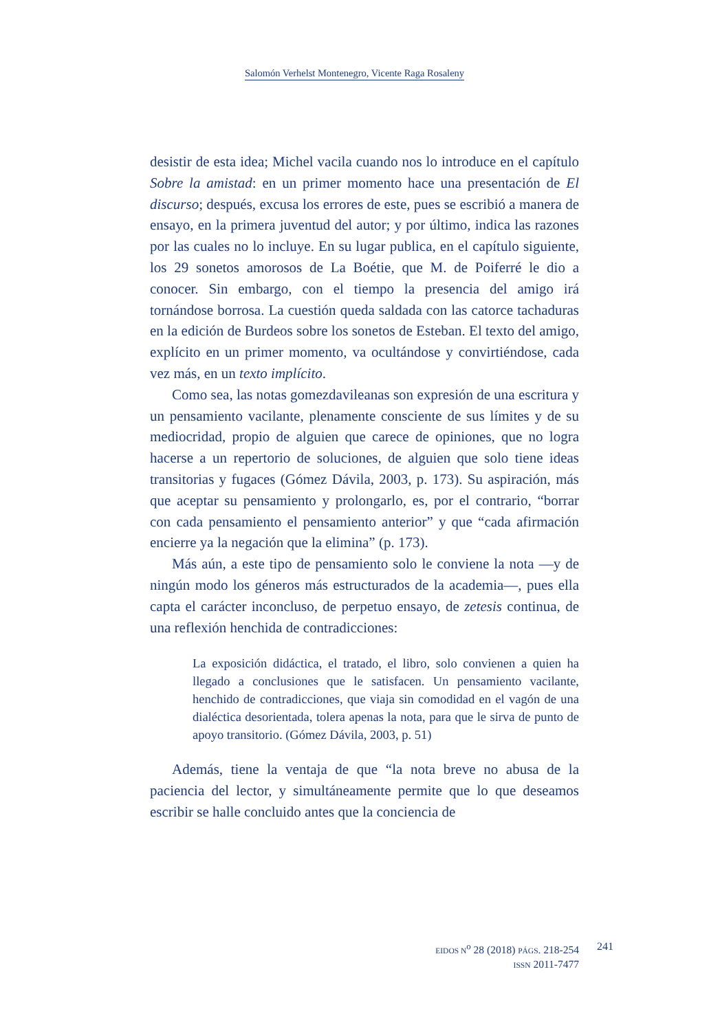Salomón Verhelst Montenegro, Vicente Raga Rosaleny
desistir de esta idea; Michel vacila cuando nos lo introduce en el capítulo Sobre la amistad: en un primer momento hace una presentación de El discurso; después, excusa los errores de este, pues se escribió a manera de ensayo, en la primera juventud del autor; y por último, indica las razones por las cuales no lo incluye. En su lugar publica, en el capítulo siguiente, los 29 sonetos amorosos de La Boétie, que M. de Poiferré le dio a conocer. Sin embargo, con el tiempo la presencia del amigo irá tornándose borrosa. La cuestión queda saldada con las catorce tachaduras en la edición de Burdeos sobre los sonetos de Esteban. El texto del amigo, explícito en un primer momento, va ocultándose y convirtiéndose, cada vez más, en un texto implícito.
Como sea, las notas gomezdavileanas son expresión de una escritura y un pensamiento vacilante, plenamente consciente de sus límites y de su mediocridad, propio de alguien que carece de opiniones, que no logra hacerse a un repertorio de soluciones, de alguien que solo tiene ideas transitorias y fugaces (Gómez Dávila, 2003, p. 173). Su aspiración, más que aceptar su pensamiento y prolongarlo, es, por el contrario, “borrar con cada pensamiento el pensamiento anterior” y que “cada afirmación encierre ya la negación que la elimina” (p. 173).
Más aún, a este tipo de pensamiento solo le conviene la nota —y de ningún modo los géneros más estructurados de la academia—, pues ella capta el carácter inconcluso, de perpetuo ensayo, de zetesis continua, de una reflexión henchida de contradicciones:
La exposición didáctica, el tratado, el libro, solo convienen a quien ha llegado a conclusiones que le satisfacen. Un pensamiento vacilante, henchido de contradicciones, que viaja sin comodidad en el vagón de una dialéctica desorientada, tolera apenas la nota, para que le sirva de punto de apoyo transitorio. (Gómez Dávila, 2003, p. 51)
Además, tiene la ventaja de que “la nota breve no abusa de la paciencia del lector, y simultáneamente permite que lo que deseamos escribir se halle concluido antes que la conciencia de
EIDOS N<sup>o</sup> 28 (2018) PÁGS. 218-254
ISSN 2011-7477
241